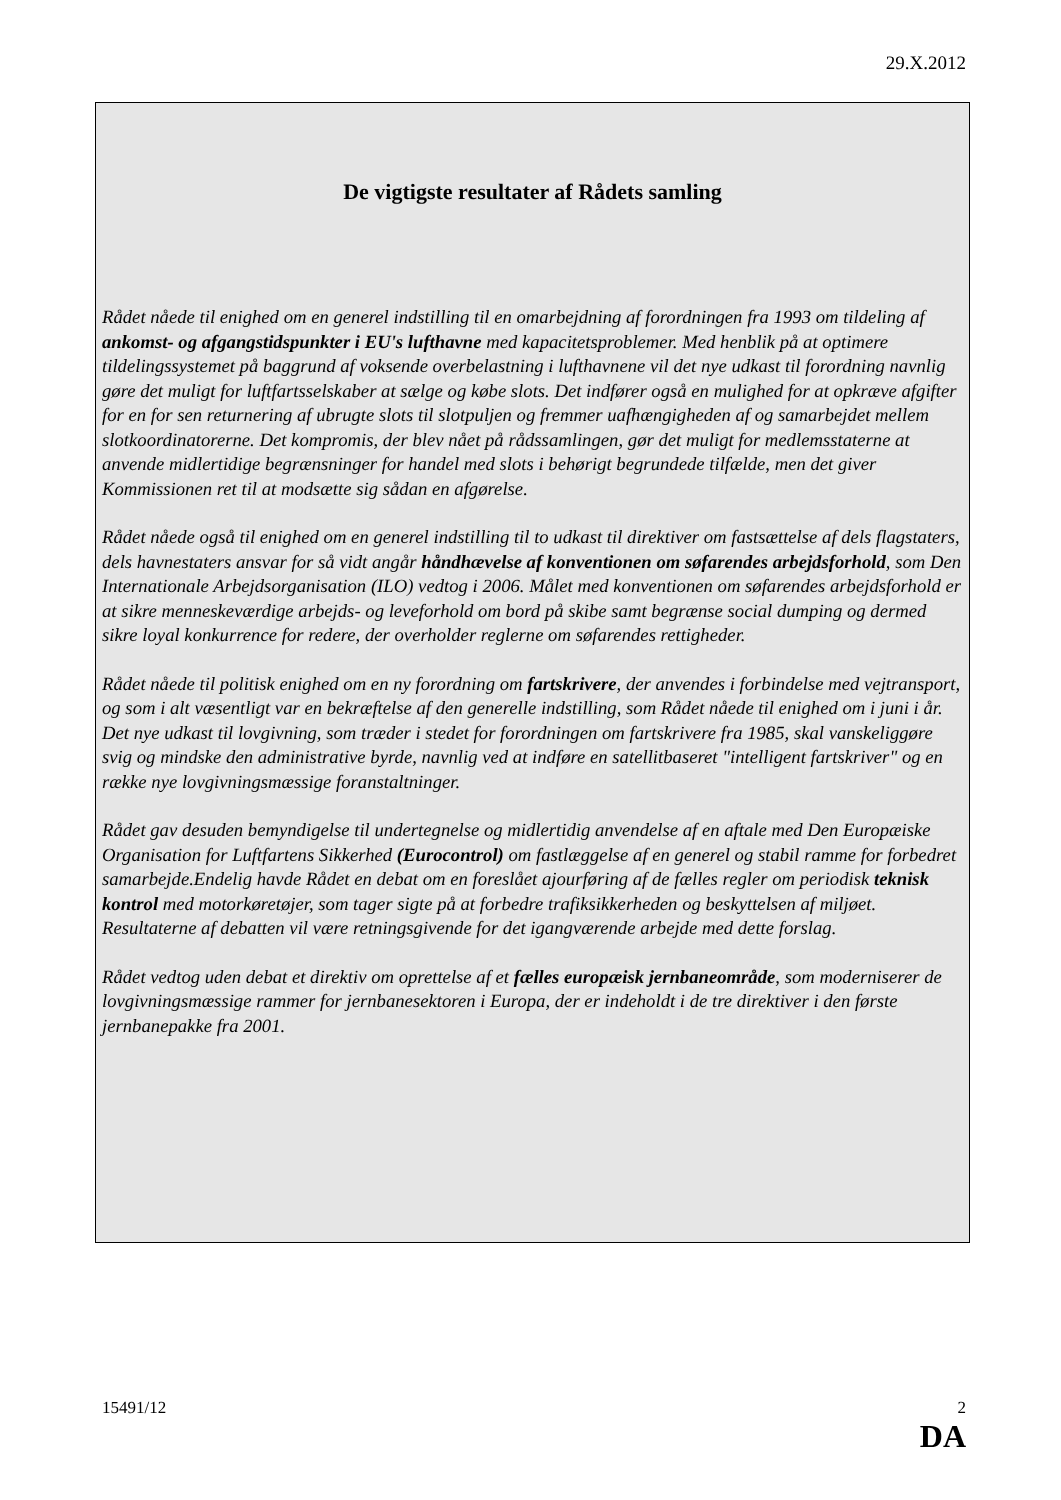29.X.2012
De vigtigste resultater af Rådets samling
Rådet nåede til enighed om en generel indstilling til en omarbejdning af forordningen fra 1993 om tildeling af ankomst- og afgangstidspunkter i EU's lufthavne med kapacitetsproblemer. Med henblik på at optimere tildelingssystemet på baggrund af voksende overbelastning i lufthavnene vil det nye udkast til forordning navnlig gøre det muligt for luftfartsselskaber at sælge og købe slots. Det indfører også en mulighed for at opkræve afgifter for en for sen returnering af ubrugte slots til slotpuljen og fremmer uafhængigheden af og samarbejdet mellem slotkoordinatorerne. Det kompromis, der blev nået på rådssamlingen, gør det muligt for medlemsstaterne at anvende midlertidige begrænsninger for handel med slots i behørigt begrundede tilfælde, men det giver Kommissionen ret til at modsætte sig sådan en afgørelse.
Rådet nåede også til enighed om en generel indstilling til to udkast til direktiver om fastsættelse af dels flagstaters, dels havnestaters ansvar for så vidt angår håndhævelse af konventionen om søfarendes arbejdsforhold, som Den Internationale Arbejdsorganisation (ILO) vedtog i 2006. Målet med konventionen om søfarendes arbejdsforhold er at sikre menneskeværdige arbejds- og leveforhold om bord på skibe samt begrænse social dumping og dermed sikre loyal konkurrence for redere, der overholder reglerne om søfarendes rettigheder.
Rådet nåede til politisk enighed om en ny forordning om fartskrivere, der anvendes i forbindelse med vejtransport, og som i alt væsentligt var en bekræftelse af den generelle indstilling, som Rådet nåede til enighed om i juni i år. Det nye udkast til lovgivning, som træder i stedet for forordningen om fartskrivere fra 1985, skal vanskeliggøre svig og mindske den administrative byrde, navnlig ved at indføre en satellitbaseret "intelligent fartskriver" og en række nye lovgivningsmæssige foranstaltninger.
Rådet gav desuden bemyndigelse til undertegnelse og midlertidig anvendelse af en aftale med Den Europæiske Organisation for Luftfartens Sikkerhed (Eurocontrol) om fastlæggelse af en generel og stabil ramme for forbedret samarbejde.Endelig havde Rådet en debat om en foreslået ajourføring af de fælles regler om periodisk teknisk kontrol med motorkøretøjer, som tager sigte på at forbedre trafiksikkerheden og beskyttelsen af miljøet. Resultaterne af debatten vil være retningsgivende for det igangværende arbejde med dette forslag.
Rådet vedtog uden debat et direktiv om oprettelse af et fælles europæisk jernbaneområde, som moderniserer de lovgivningsmæssige rammer for jernbanesektoren i Europa, der er indeholdt i de tre direktiver i den første jernbanepakke fra 2001.
15491/12 2
DA